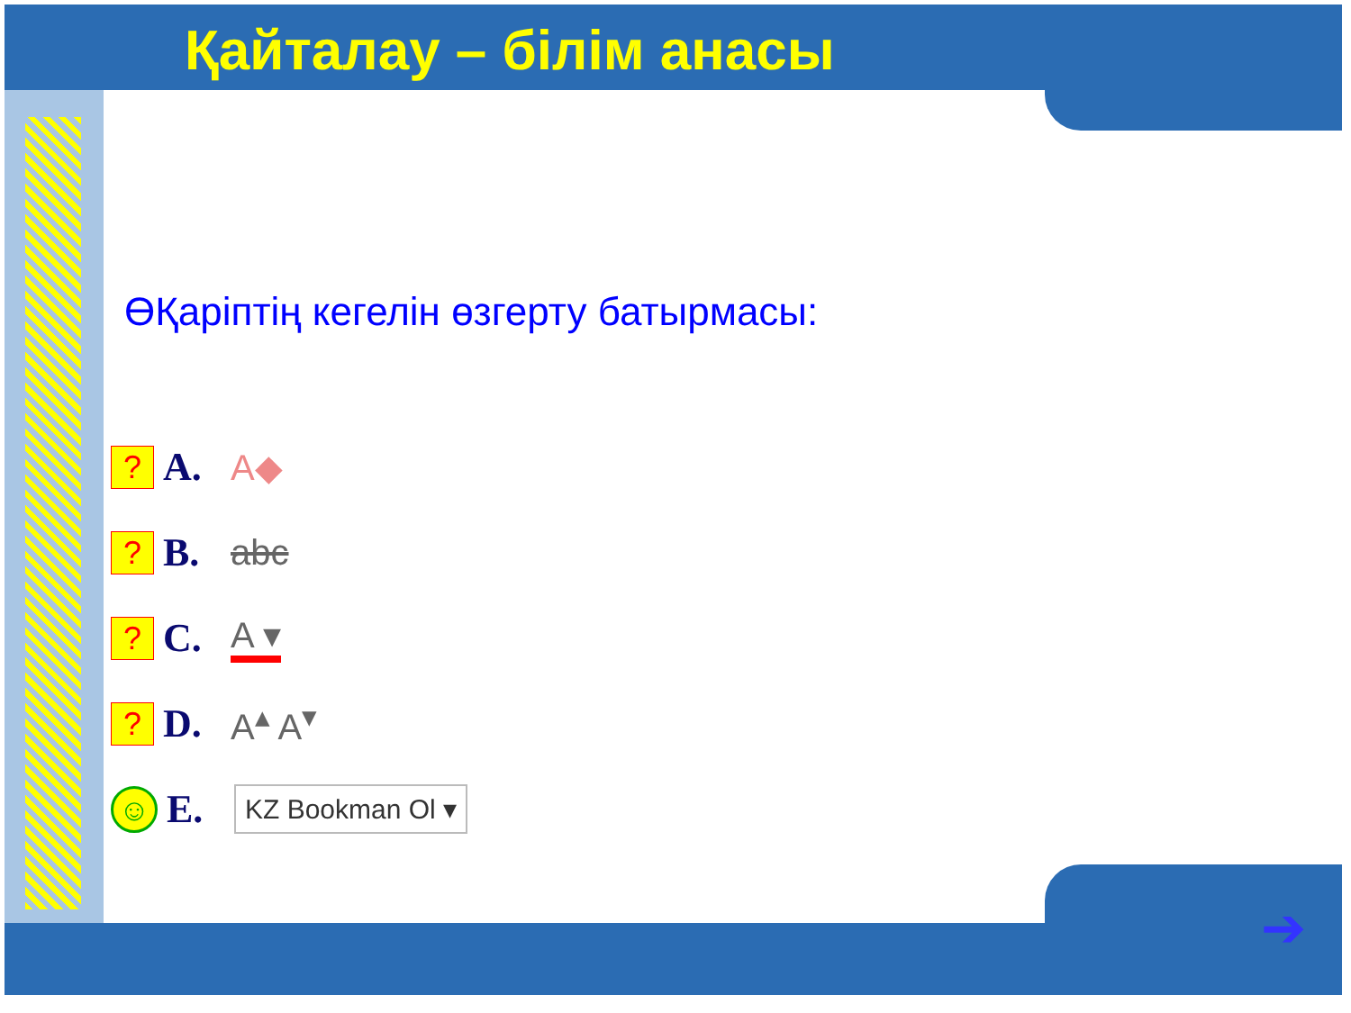Қайталау – білім анасы
ӨҚаріптің кегелін өзгерту батырмасы:
?
A. A◆
?
B. abc
?
C. A ▾
?
D. A<sup>▴</sup> A<sup>▾</sup>
☺
E.
KZ Bookman Ol ▾
➔